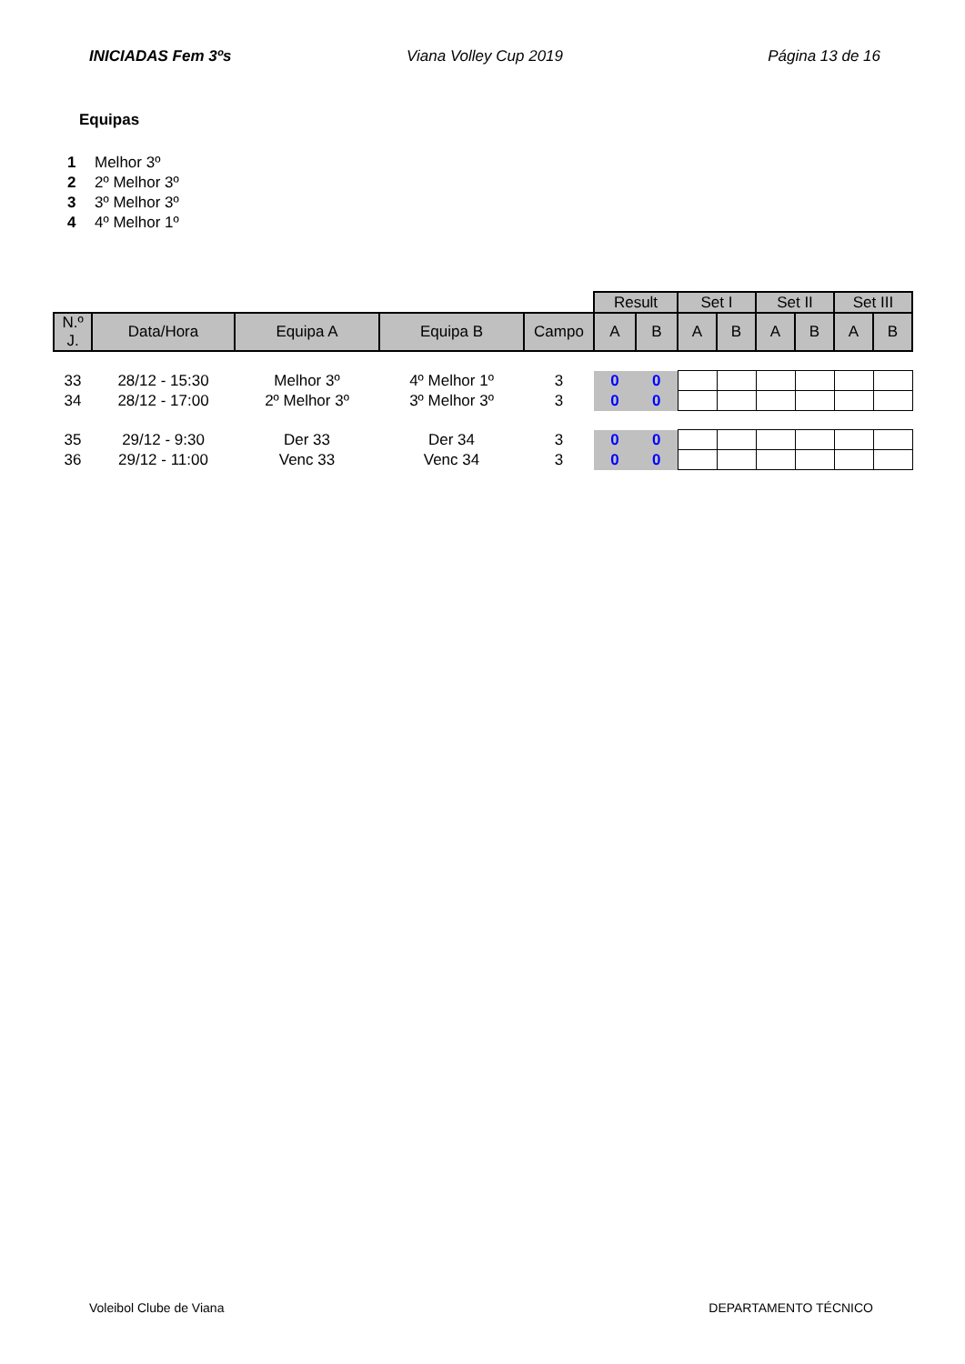INICIADAS Fem 3ºs Viana Volley Cup 2019 Página 13 de 16
Equipas
1 Melhor 3º
2 2º Melhor 3º
3 3º Melhor 3º
4 4º Melhor 1º
| | | | | | Result | | Set I | | Set II | | Set III | |
| N.º J. | Data/Hora | Equipa A | Equipa B | Campo | A | B | A | B | A | B | A | B |
| 33 | 28/12 - 15:30 | Melhor 3º | 4º Melhor 1º | 3 | 0 | 0 | | | | | | |
| 34 | 28/12 - 17:00 | 2º Melhor 3º | 3º Melhor 3º | 3 | 0 | 0 | | | | | | |
| 35 | 29/12 - 9:30 | Der 33 | Der 34 | 3 | 0 | 0 | | | | | | |
| 36 | 29/12 - 11:00 | Venc 33 | Venc 34 | 3 | 0 | 0 | | | | | | |
Voleibol Clube de Viana DEPARTAMENTO TÉCNICO